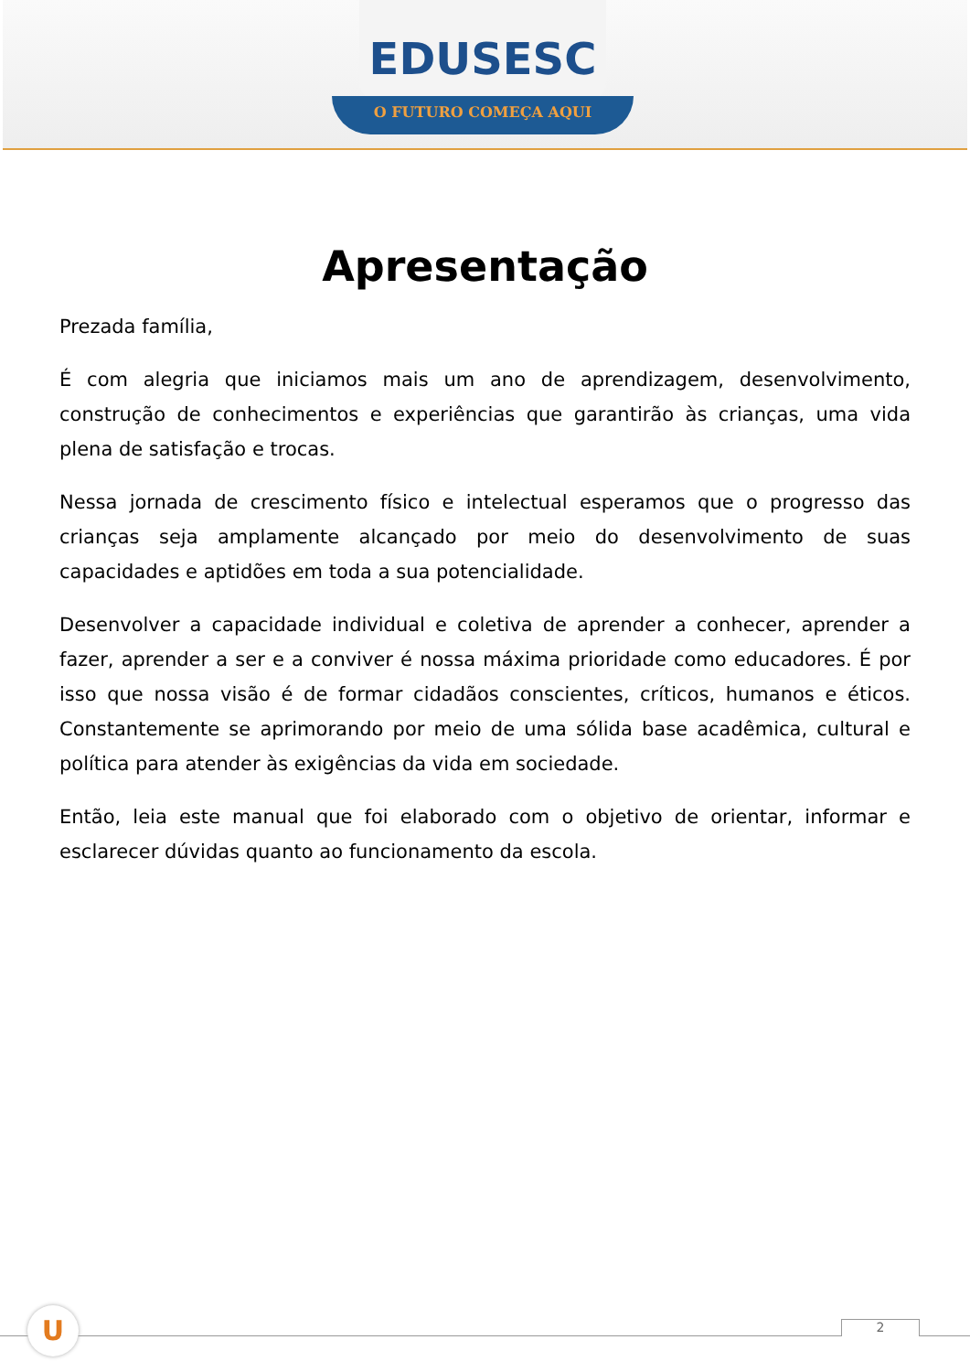EDUSESC
O FUTURO COMEÇA AQUI
Apresentação
Prezada família,
É com alegria que iniciamos mais um ano de aprendizagem, desenvolvimento, construção de conhecimentos e experiências que garantirão às crianças, uma vida plena de satisfação e trocas.
Nessa jornada de crescimento físico e intelectual esperamos que o progresso das crianças seja amplamente alcançado por meio do desenvolvimento de suas capacidades e aptidões em toda a sua potencialidade.
Desenvolver a capacidade individual e coletiva de aprender a conhecer, aprender a fazer, aprender a ser e a conviver é nossa máxima prioridade como educadores. É por isso que nossa visão é de formar cidadãos conscientes, críticos, humanos e éticos. Constantemente se aprimorando por meio de uma sólida base acadêmica, cultural e política para atender às exigências da vida em sociedade.
Então, leia este manual que foi elaborado com o objetivo de orientar, informar e esclarecer dúvidas quanto ao funcionamento da escola.
U 2